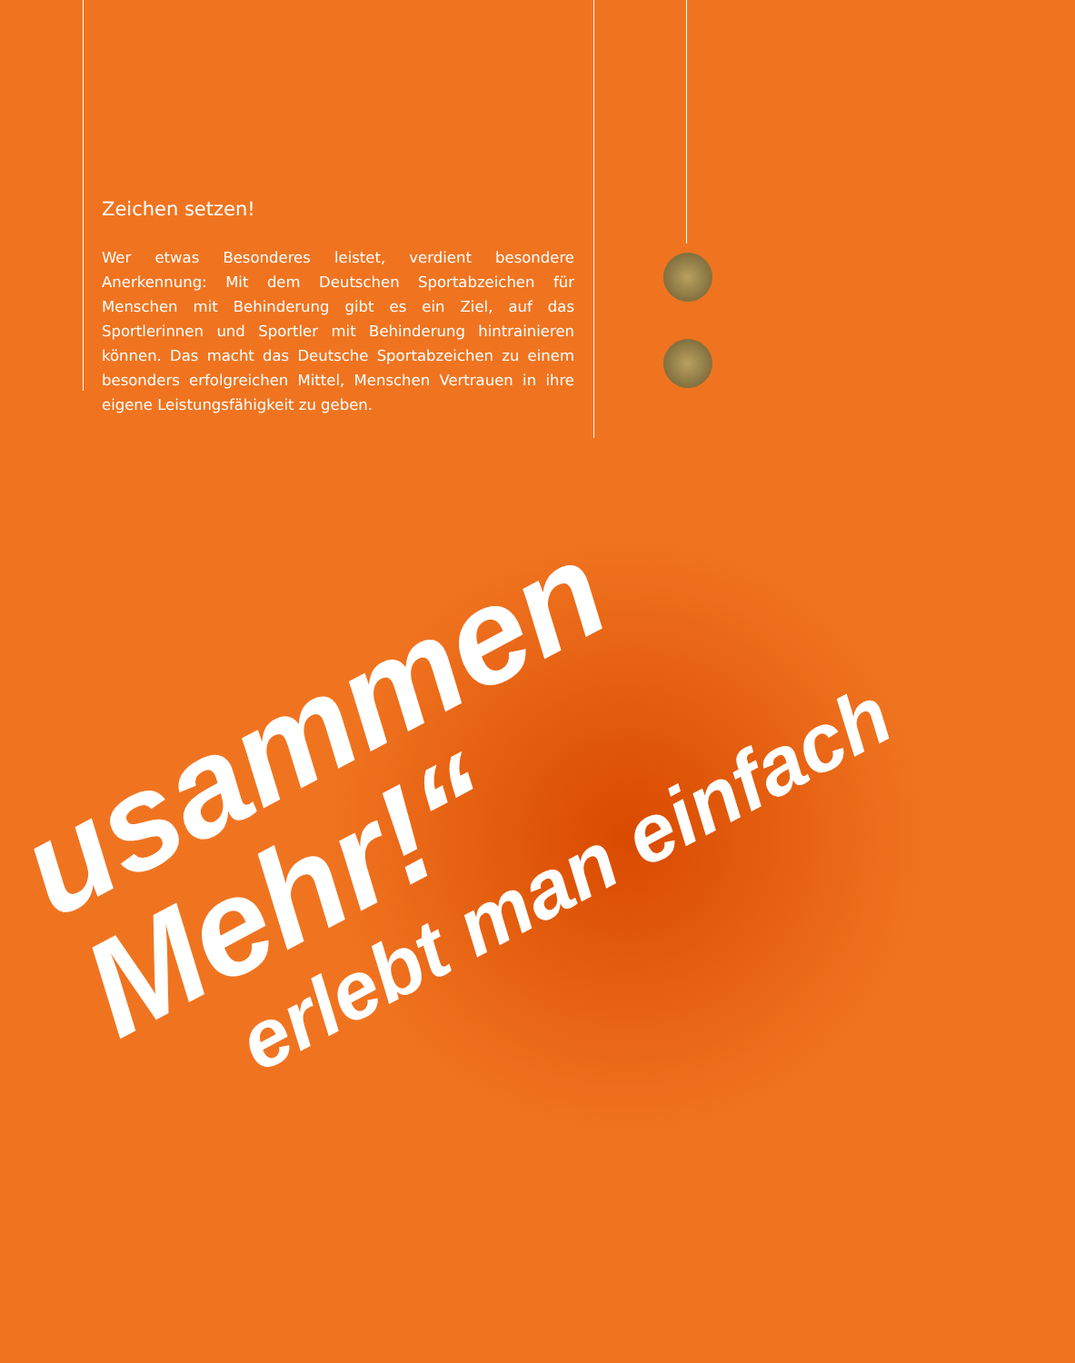Zeichen setzen!
Wer etwas Besonderes leistet, verdient besondere Anerkennung: Mit dem Deutschen Sportabzeichen für Menschen mit Behinderung gibt es ein Ziel, auf das Sportlerinnen und Sportler mit Behinderung hintrainieren können. Das macht das Deutsche Sportabzeichen zu einem besonders erfolgreichen Mittel, Menschen Vertrauen in ihre eigene Leistungsfähigkeit zu geben.
usammen Mehr!“
erlebt man einfach